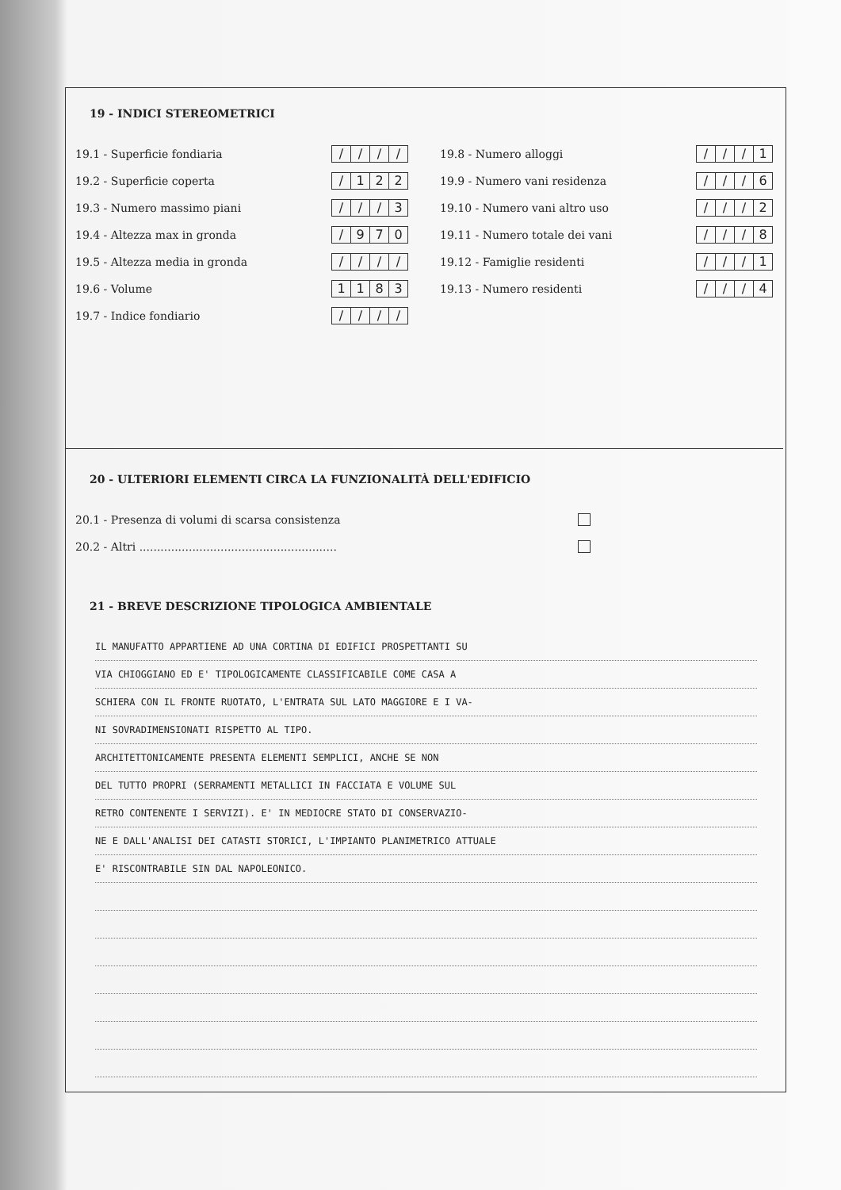19 - INDICI STEREOMETRICI
19.1 - Superficie fondiaria
/ / / /
19.2 - Superficie coperta
/ 122
19.3 - Numero massimo piani
/ / / 3
19.4 - Altezza max in gronda
/ 970
19.5 - Altezza media in gronda
/ / / /
19.6 - Volume
1183
19.7 - Indice fondiario
/ / / /
19.8 - Numero alloggi
/ / / 1
19.9 - Numero vani residenza
/ / / 6
19.10 - Numero vani altro uso
/ / / 2
19.11 - Numero totale dei vani
/ / / 8
19.12 - Famiglie residenti
/ / / 1
19.13 - Numero residenti
/ / / 4
20 - ULTERIORI ELEMENTI CIRCA LA FUNZIONALITÀ DELL'EDIFICIO
20.1 - Presenza di volumi di scarsa consistenza
20.2 - Altri ........................................................
21 - BREVE DESCRIZIONE TIPOLOGICA AMBIENTALE
IL MANUFATTO APPARTIENE AD UNA CORTINA DI EDIFICI PROSPETTANTI SU
VIA CHIOGGIANO ED E' TIPOLOGICAMENTE CLASSIFICABILE COME CASA A
SCHIERA CON IL FRONTE RUOTATO, L'ENTRATA SUL LATO MAGGIORE E I VA-
NI SOVRADIMENSIONATI RISPETTO AL TIPO.
ARCHITETTONICAMENTE PRESENTA ELEMENTI SEMPLICI, ANCHE SE NON
DEL TUTTO PROPRI (SERRAMENTI METALLICI IN FACCIATA E VOLUME SUL
RETRO CONTENENTE I SERVIZI). E' IN MEDIOCRE STATO DI CONSERVAZIO-
NE E DALL'ANALISI DEI CATASTI STORICI, L'IMPIANTO PLANIMETRICO ATTUALE
E' RISCONTRABILE SIN DAL NAPOLEONICO.